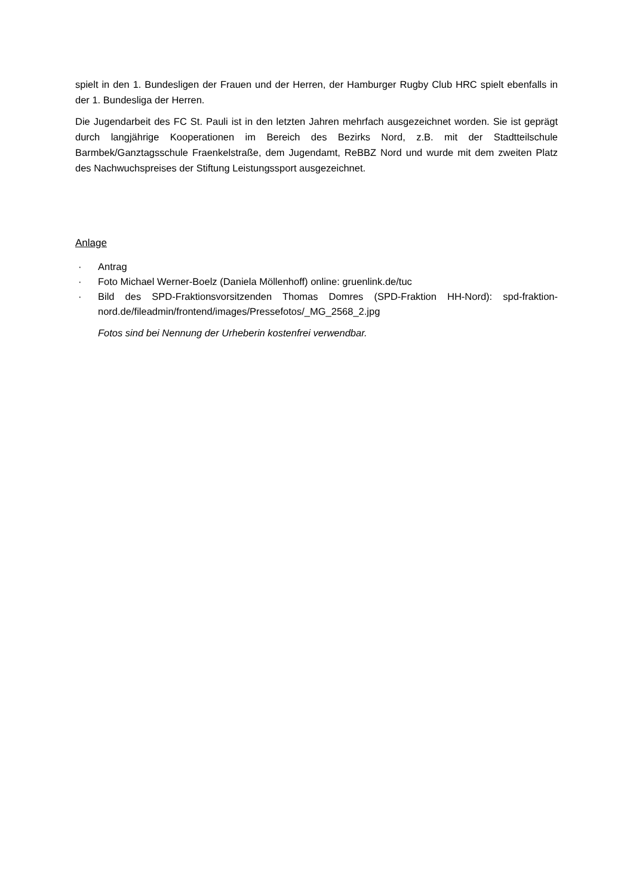spielt in den 1. Bundesligen der Frauen und der Herren, der Hamburger Rugby Club HRC spielt ebenfalls in der 1. Bundesliga der Herren.
Die Jugendarbeit des FC St. Pauli ist in den letzten Jahren mehrfach ausgezeichnet worden. Sie ist geprägt durch langjährige Kooperationen im Bereich des Bezirks Nord, z.B. mit der Stadtteilschule Barmbek/Ganztagsschule Fraenkelstraße, dem Jugendamt, ReBBZ Nord und wurde mit dem zweiten Platz des Nachwuchspreises der Stiftung Leistungssport ausgezeichnet.
Anlage
· Antrag
· Foto Michael Werner-Boelz (Daniela Möllenhoff) online: gruenlink.de/tuc
· Bild des SPD-Fraktionsvorsitzenden Thomas Domres (SPD-Fraktion HH-Nord): spd-fraktion-nord.de/fileadmin/frontend/images/Pressefotos/_MG_2568_2.jpg
Fotos sind bei Nennung der Urheberin kostenfrei verwendbar.